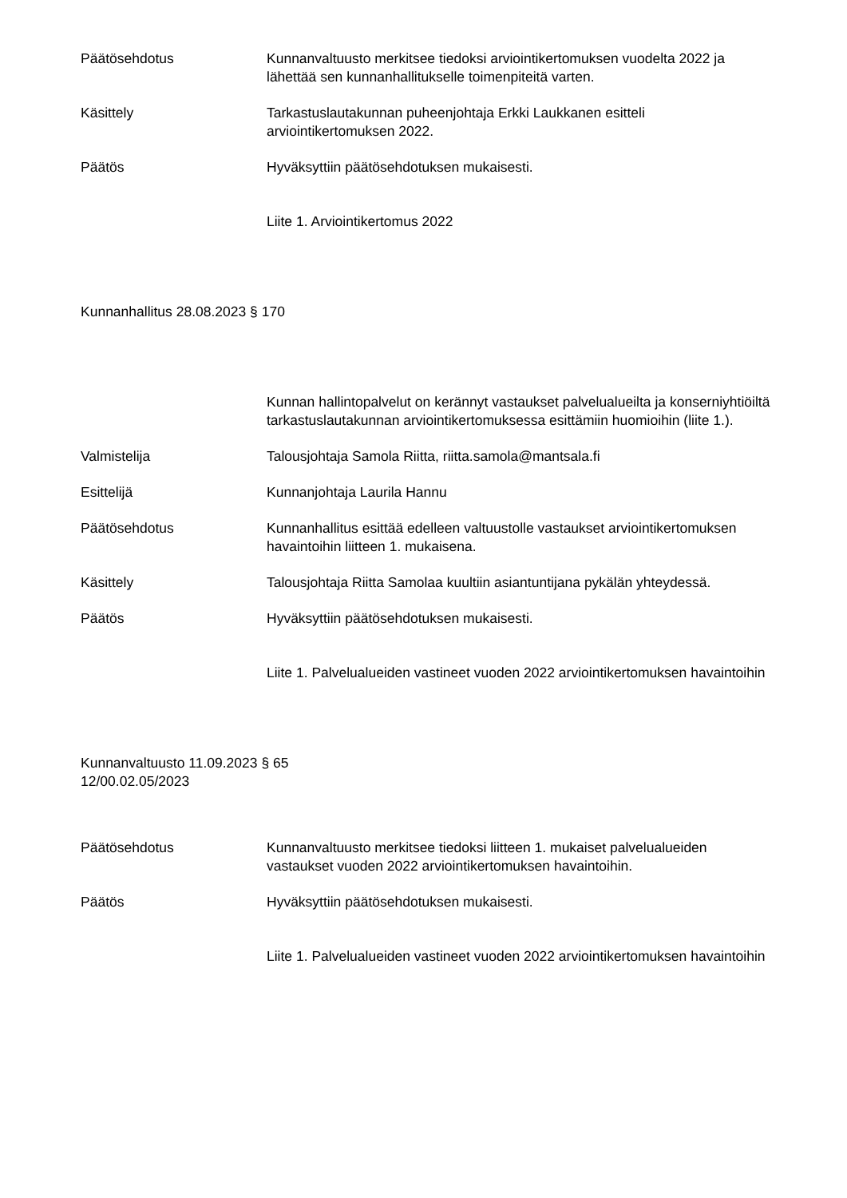Päätösehdotus Kunnanvaltuusto merkitsee tiedoksi arviointikertomuksen vuodelta 2022 ja lähettää sen kunnanhallitukselle toimenpiteitä varten.
Käsittely Tarkastuslautakunnan puheenjohtaja Erkki Laukkanen esitteli arviointikertomuksen 2022.
Päätös Hyväksyttiin päätösehdotuksen mukaisesti.
Liite 1. Arviointikertomus 2022
Kunnanhallitus 28.08.2023 § 170
Kunnan hallintopalvelut on kerännyt vastaukset palvelualueilta ja konserniyhtiöiltä tarkastuslautakunnan arviointikertomuksessa esittämiin huomioihin (liite 1.).
Valmistelija Talousjohtaja Samola Riitta, riitta.samola@mantsala.fi
Esittelijä Kunnanjohtaja Laurila Hannu
Päätösehdotus Kunnanhallitus esittää edelleen valtuustolle vastaukset arviointikertomuksen havaintoihin liitteen 1. mukaisena.
Käsittely Talousjohtaja Riitta Samolaa kuultiin asiantuntijana pykälän yhteydessä.
Päätös Hyväksyttiin päätösehdotuksen mukaisesti.
Liite 1. Palvelualueiden vastineet vuoden 2022 arviointikertomuksen havaintoihin
Kunnanvaltuusto 11.09.2023 § 65
12/00.02.05/2023
Päätösehdotus Kunnanvaltuusto merkitsee tiedoksi liitteen 1. mukaiset palvelualueiden vastaukset vuoden 2022 arviointikertomuksen havaintoihin.
Päätös Hyväksyttiin päätösehdotuksen mukaisesti.
Liite 1. Palvelualueiden vastineet vuoden 2022 arviointikertomuksen havaintoihin